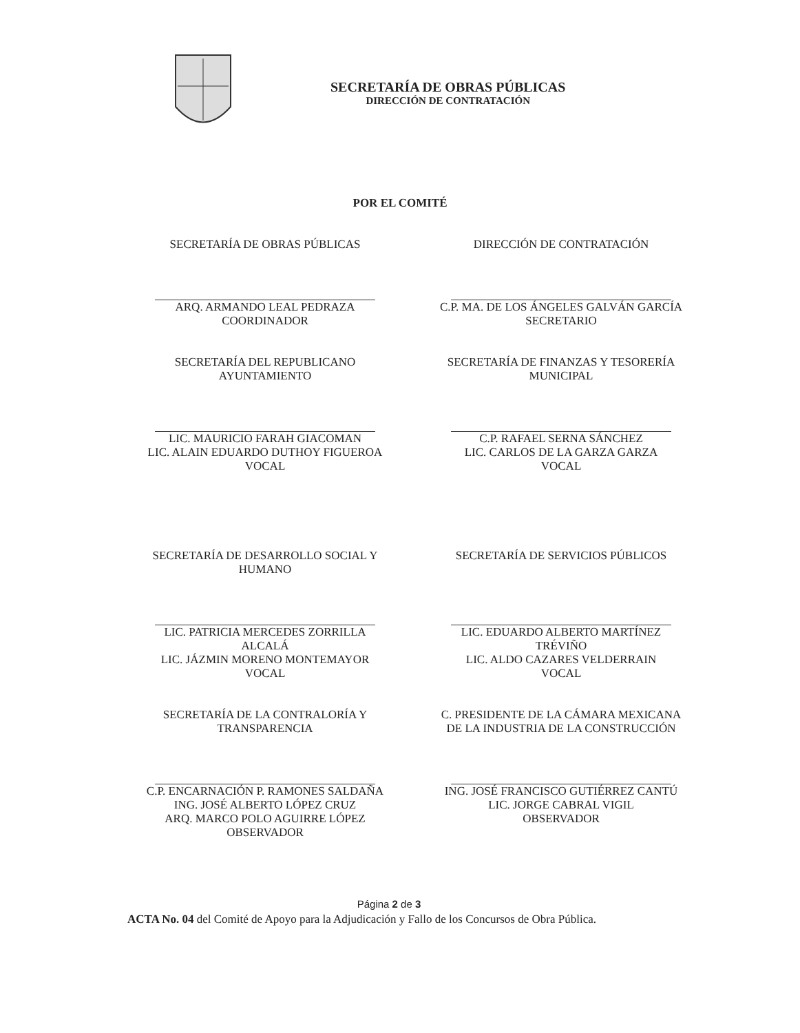SECRETARÍA DE OBRAS PÚBLICAS
DIRECCIÓN DE CONTRATACIÓN
POR EL COMITÉ
SECRETARÍA DE OBRAS PÚBLICAS
ARQ. ARMANDO LEAL PEDRAZA
COORDINADOR
DIRECCIÓN DE CONTRATACIÓN
C.P. MA. DE LOS ÁNGELES GALVÁN GARCÍA
SECRETARIO
SECRETARÍA DEL REPUBLICANO
AYUNTAMIENTO
LIC. MAURICIO FARAH GIACOMAN
LIC. ALAIN EDUARDO DUTHOY FIGUEROA
VOCAL
SECRETARÍA DE FINANZAS Y TESORERÍA
MUNICIPAL
C.P. RAFAEL SERNA SÁNCHEZ
LIC. CARLOS DE LA GARZA GARZA
VOCAL
SECRETARÍA DE DESARROLLO SOCIAL Y
HUMANO
LIC. PATRICIA MERCEDES ZORRILLA
ALCALÁ
LIC. JÁZMIN MORENO MONTEMAYOR
VOCAL
SECRETARÍA DE SERVICIOS PÚBLICOS
LIC. EDUARDO ALBERTO MARTÍNEZ
TRÉVIÑO
LIC. ALDO CAZARES VELDERRAIN
VOCAL
SECRETARÍA DE LA CONTRALORÍA Y
TRANSPARENCIA
C.P. ENCARNACIÓN P. RAMONES SALDAÑA
ING. JOSÉ ALBERTO LÓPEZ CRUZ
ARQ. MARCO POLO AGUIRRE LÓPEZ
OBSERVADOR
C. PRESIDENTE DE LA CÁMARA MEXICANA
DE LA INDUSTRIA DE LA CONSTRUCCIÓN
ING. JOSÉ FRANCISCO GUTIÉRREZ CANTÚ
LIC. JORGE CABRAL VIGIL
OBSERVADOR
Página 2 de 3
ACTA No. 04 del Comité de Apoyo para la Adjudicación y Fallo de los Concursos de Obra Pública.